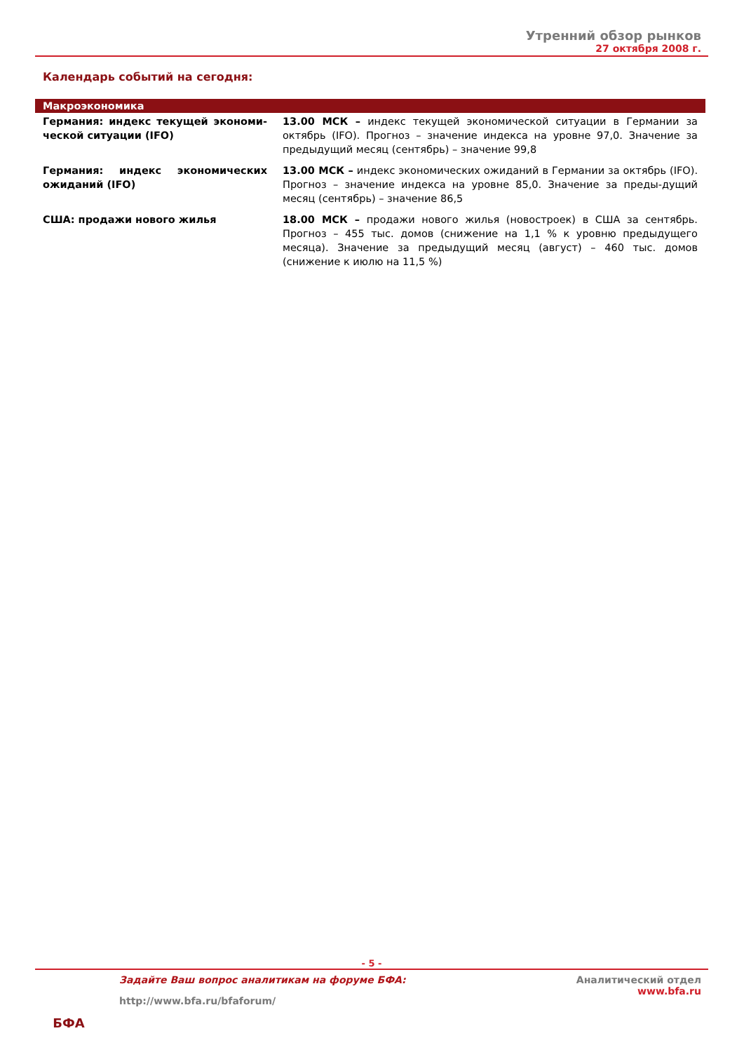Утренний обзор рынков
27 октября 2008 г.
Календарь событий на сегодня:
| Макроэкономика | |
| --- | --- |
| Германия: индекс текущей экономи-ческой ситуации (IFO) | 13.00 МСК – индекс текущей экономической ситуации в Германии за октябрь (IFO). Прогноз – значение индекса на уровне 97,0. Значение за предыдущий месяц (сентябрь) – значение 99,8 |
| Германия: индекс экономических ожиданий (IFO) | 13.00 МСК – индекс экономических ожиданий в Германии за октябрь (IFO). Прогноз – значение индекса на уровне 85,0. Значение за преды-дущий месяц (сентябрь) – значение 86,5 |
| США: продажи нового жилья | 18.00 МСК – продажи нового жилья (новостроек) в США за сентябрь. Прогноз – 455 тыс. домов (снижение на 1,1 % к уровню предыдущего месяца). Значение за предыдущий месяц (август) – 460 тыс. домов (снижение к июлю на 11,5 %) |
- 5 -
БФА
Задайте Ваш вопрос аналитикам на форуме БФА:
http://www.bfa.ru/bfaforum/
Аналитический отдел
www.bfa.ru